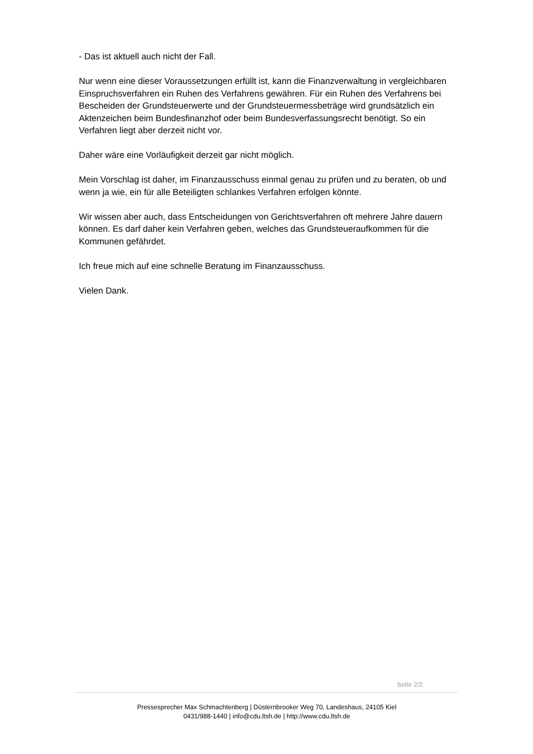- Das ist aktuell auch nicht der Fall.
Nur wenn eine dieser Voraussetzungen erfüllt ist, kann die Finanzverwaltung in vergleichbaren Einspruchsverfahren ein Ruhen des Verfahrens gewähren. Für ein Ruhen des Verfahrens bei Bescheiden der Grundsteuerwerte und der Grundsteuermessbeträge wird grundsätzlich ein Aktenzeichen beim Bundesfinanzhof oder beim Bundesverfassungsrecht benötigt. So ein Verfahren liegt aber derzeit nicht vor.
Daher wäre eine Vorläufigkeit derzeit gar nicht möglich.
Mein Vorschlag ist daher, im Finanzausschuss einmal genau zu prüfen und zu beraten, ob und wenn ja wie, ein für alle Beteiligten schlankes Verfahren erfolgen könnte.
Wir wissen aber auch, dass Entscheidungen von Gerichtsverfahren oft mehrere Jahre dauern können. Es darf daher kein Verfahren geben, welches das Grundsteueraufkommen für die Kommunen gefährdet.
Ich freue mich auf eine schnelle Beratung im Finanzausschuss.
Vielen Dank.
Seite 2/2
Pressesprecher Max Schmachtenberg | Düsternbrooker Weg 70, Landeshaus, 24105 Kiel
0431/988-1440 | info@cdu.ltsh.de | http://www.cdu.ltsh.de